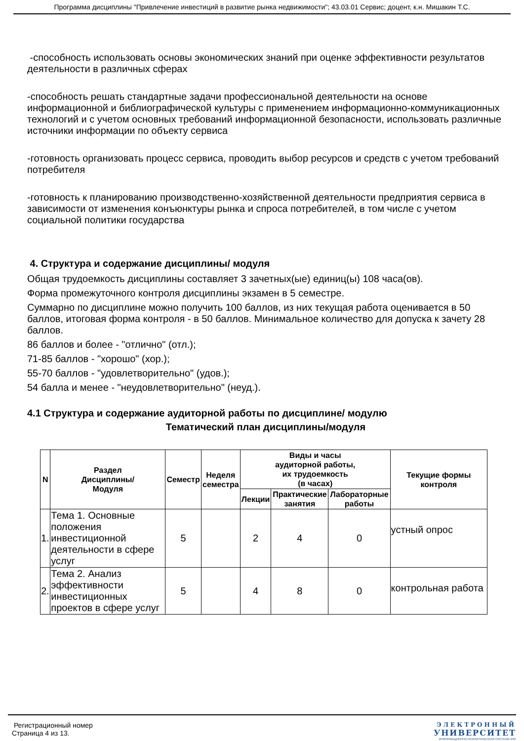Программа дисциплины "Привлечение инвестиций в развитие рынка недвижимости"; 43.03.01 Сервис; доцент, к.н. Мишакин Т.С.
-способность использовать основы экономических знаний при оценке эффективности результатов деятельности в различных сферах
-способность решать стандартные задачи профессиональной деятельности на основе информационной и библиографической культуры с применением информационно-коммуникационных технологий и с учетом основных требований информационной безопасности, использовать различные источники информации по объекту сервиса
-готовность организовать процесс сервиса, проводить выбор ресурсов и средств с учетом требований потребителя
-готовность к планированию производственно-хозяйственной деятельности предприятия сервиса в зависимости от изменения конъюнктуры рынка и спроса потребителей, в том числе с учетом социальной политики государства
4. Структура и содержание дисциплины/ модуля
Общая трудоемкость дисциплины составляет 3 зачетных(ые) единиц(ы) 108 часа(ов).
Форма промежуточного контроля дисциплины экзамен в 5 семестре.
Суммарно по дисциплине можно получить 100 баллов, из них текущая работа оценивается в 50 баллов, итоговая форма контроля - в 50 баллов. Минимальное количество для допуска к зачету 28 баллов.
86 баллов и более - "отлично" (отл.);
71-85 баллов - "хорошо" (хор.);
55-70 баллов - "удовлетворительно" (удов.);
54 балла и менее - "неудовлетворительно" (неуд.).
4.1 Структура и содержание аудиторной работы по дисциплине/ модулю
Тематический план дисциплины/модуля
| N | Раздел Дисциплины/ Модуля | Семестр | Неделя семестра | Виды и часы аудиторной работы, их трудоемкость (в часах) | | | Текущие формы контроля |
| --- | --- | --- | --- | --- | --- | --- | --- |
| | | | | Лекции | Практические занятия | Лабораторные работы | |
| 1. | Тема 1. Основные положения инвестиционной деятельности в сфере услуг | 5 | | 2 | 4 | 0 | устный опрос |
| 2. | Тема 2. Анализ эффективности инвестиционных проектов в сфере услуг | 5 | | 4 | 8 | 0 | контрольная работа |
Регистрационный номер
Страница 4 из 13.
ЭЛЕКТРОННЫЙ
УНИВЕРСИТЕТ
ИНФОРМАЦИОННО-АНАЛИТИЧЕСКАЯ СИСТЕМА КФУ